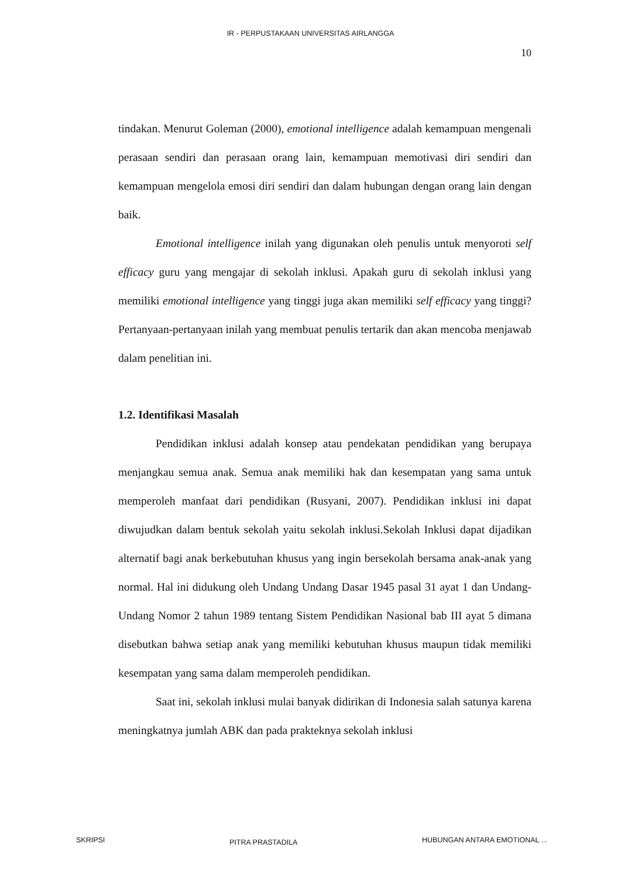IR - PERPUSTAKAAN UNIVERSITAS AIRLANGGA
10
tindakan. Menurut Goleman (2000), emotional intelligence adalah kemampuan mengenali perasaan sendiri dan perasaan orang lain, kemampuan memotivasi diri sendiri dan kemampuan mengelola emosi diri sendiri dan dalam hubungan dengan orang lain dengan baik.
Emotional intelligence inilah yang digunakan oleh penulis untuk menyoroti self efficacy guru yang mengajar di sekolah inklusi. Apakah guru di sekolah inklusi yang memiliki emotional intelligence yang tinggi juga akan memiliki self efficacy yang tinggi? Pertanyaan-pertanyaan inilah yang membuat penulis tertarik dan akan mencoba menjawab dalam penelitian ini.
1.2. Identifikasi Masalah
Pendidikan inklusi adalah konsep atau pendekatan pendidikan yang berupaya menjangkau semua anak. Semua anak memiliki hak dan kesempatan yang sama untuk memperoleh manfaat dari pendidikan (Rusyani, 2007). Pendidikan inklusi ini dapat diwujudkan dalam bentuk sekolah yaitu sekolah inklusi.Sekolah Inklusi dapat dijadikan alternatif bagi anak berkebutuhan khusus yang ingin bersekolah bersama anak-anak yang normal. Hal ini didukung oleh Undang Undang Dasar 1945 pasal 31 ayat 1 dan Undang-Undang Nomor 2 tahun 1989 tentang Sistem Pendidikan Nasional bab III ayat 5 dimana disebutkan bahwa setiap anak yang memiliki kebutuhan khusus maupun tidak memiliki kesempatan yang sama dalam memperoleh pendidikan.
Saat ini, sekolah inklusi mulai banyak didirikan di Indonesia salah satunya karena meningkatnya jumlah ABK dan pada prakteknya sekolah inklusi
SKRIPSI PITRA PRASTADILA HUBUNGAN ANTARA EMOTIONAL ...